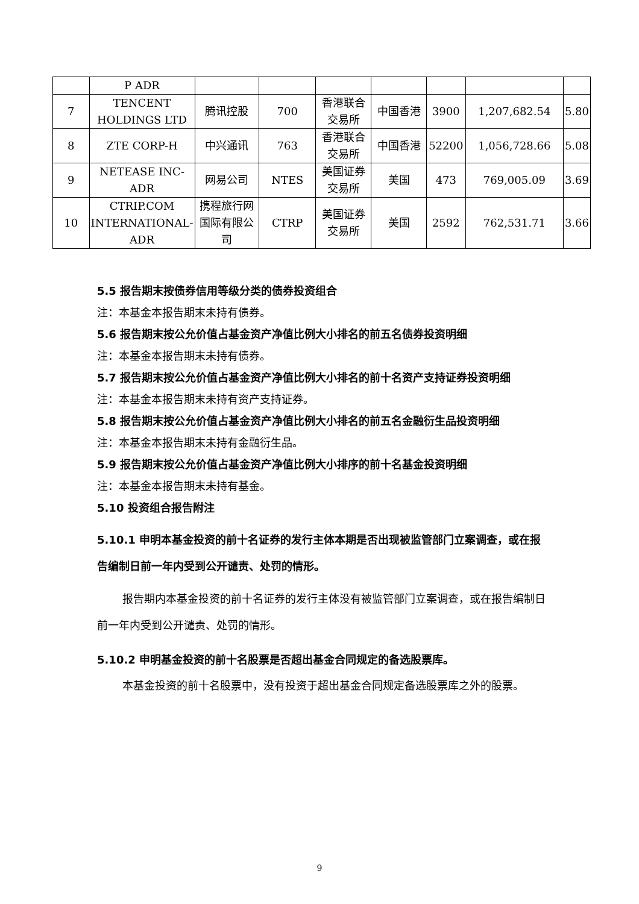| | P ADR | | | | | | | |
| 7 | TENCENT HOLDINGS LTD | 腾讯控股 | 700 | 香港联合交易所 | 中国香港 | 3900 | 1,207,682.54 | 5.80 |
| 8 | ZTE CORP-H | 中兴通讯 | 763 | 香港联合交易所 | 中国香港 | 52200 | 1,056,728.66 | 5.08 |
| 9 | NETEASE INC-ADR | 网易公司 | NTES | 美国证券交易所 | 美国 | 473 | 769,005.09 | 3.69 |
| 10 | CTRIP.COM INTERNATIONAL-ADR | 携程旅行网国际有限公司 | CTRP | 美国证券交易所 | 美国 | 2592 | 762,531.71 | 3.66 |
5.5 报告期末按债券信用等级分类的债券投资组合
注：本基金本报告期末未持有债券。
5.6 报告期末按公允价值占基金资产净值比例大小排名的前五名债券投资明细
注：本基金本报告期末未持有债券。
5.7 报告期末按公允价值占基金资产净值比例大小排名的前十名资产支持证券投资明细
注：本基金本报告期末未持有资产支持证券。
5.8 报告期末按公允价值占基金资产净值比例大小排名的前五名金融衍生品投资明细
注：本基金本报告期末未持有金融衍生品。
5.9 报告期末按公允价值占基金资产净值比例大小排序的前十名基金投资明细
注：本基金本报告期末未持有基金。
5.10 投资组合报告附注
5.10.1 申明本基金投资的前十名证券的发行主体本期是否出现被监管部门立案调查，或在报告编制日前一年内受到公开谴责、处罚的情形。
报告期内本基金投资的前十名证券的发行主体没有被监管部门立案调查，或在报告编制日前一年内受到公开谴责、处罚的情形。
5.10.2 申明基金投资的前十名股票是否超出基金合同规定的备选股票库。
本基金投资的前十名股票中，没有投资于超出基金合同规定备选股票库之外的股票。
9